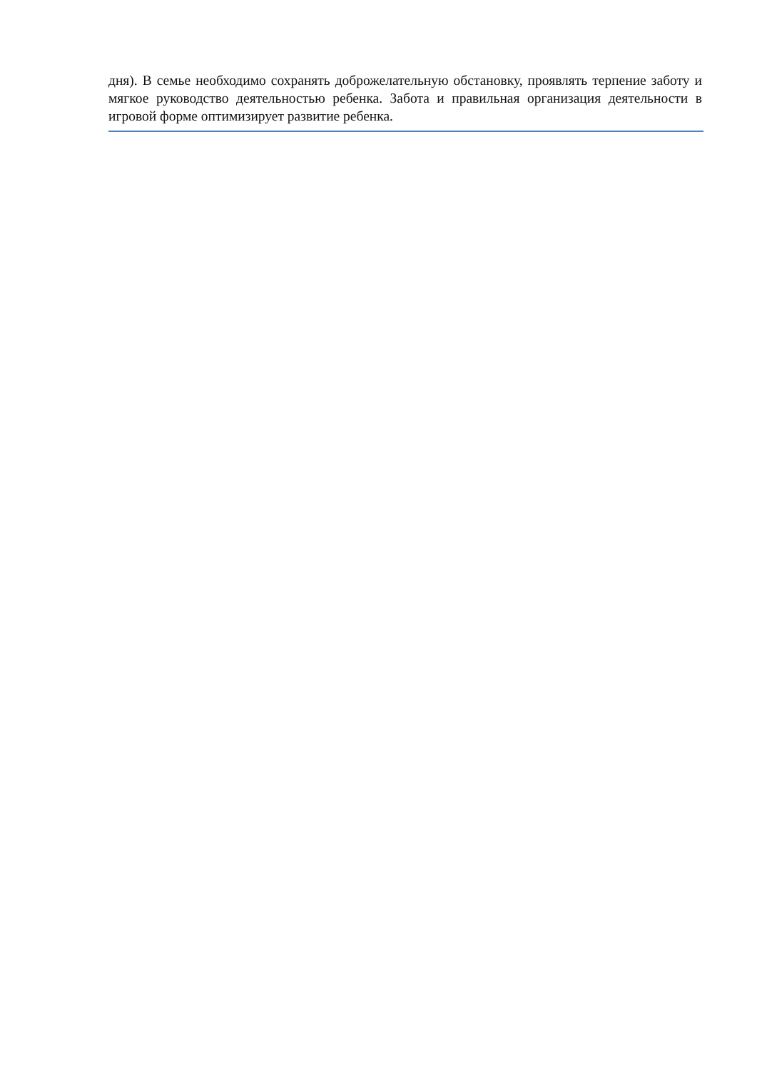дня). В семье необходимо сохранять доброжелательную обстановку, проявлять терпение заботу и мягкое руководство деятельностью ребенка. Забота и правильная организация деятельности в игровой форме оптимизирует развитие ребенка.